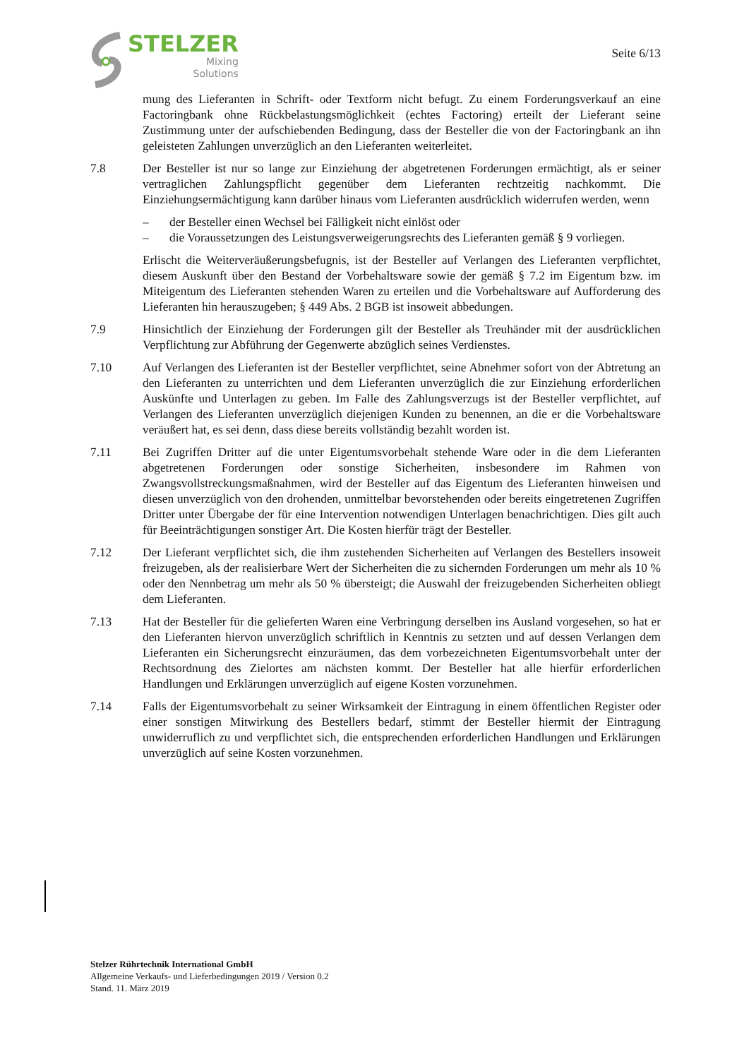STELZER
Mixing
Solutions
Seite 6/13
mung des Lieferanten in Schrift- oder Textform nicht befugt. Zu einem Forderungsverkauf an eine Factoringbank ohne Rückbelastungsmöglichkeit (echtes Factoring) erteilt der Lieferant seine Zustimmung unter der aufschiebenden Bedingung, dass der Besteller die von der Factoringbank an ihn geleisteten Zahlungen unverzüglich an den Lieferanten weiterleitet.
7.8 Der Besteller ist nur so lange zur Einziehung der abgetretenen Forderungen ermächtigt, als er seiner vertraglichen Zahlungspflicht gegenüber dem Lieferanten rechtzeitig nachkommt. Die Einziehungsermächtigung kann darüber hinaus vom Lieferanten ausdrücklich widerrufen werden, wenn
– der Besteller einen Wechsel bei Fälligkeit nicht einlöst oder
– die Voraussetzungen des Leistungsverweigerungsrechts des Lieferanten gemäß § 9 vorliegen.
Erlischt die Weiterveräußerungsbefugnis, ist der Besteller auf Verlangen des Lieferanten verpflichtet, diesem Auskunft über den Bestand der Vorbehaltsware sowie der gemäß § 7.2 im Eigentum bzw. im Miteigentum des Lieferanten stehenden Waren zu erteilen und die Vorbehaltsware auf Aufforderung des Lieferanten hin herauszugeben; § 449 Abs. 2 BGB ist insoweit abbedungen.
7.9 Hinsichtlich der Einziehung der Forderungen gilt der Besteller als Treuhänder mit der ausdrücklichen Verpflichtung zur Abführung der Gegenwerte abzüglich seines Verdienstes.
7.10 Auf Verlangen des Lieferanten ist der Besteller verpflichtet, seine Abnehmer sofort von der Abtretung an den Lieferanten zu unterrichten und dem Lieferanten unverzüglich die zur Einziehung erforderlichen Auskünfte und Unterlagen zu geben. Im Falle des Zahlungsverzugs ist der Besteller verpflichtet, auf Verlangen des Lieferanten unverzüglich diejenigen Kunden zu benennen, an die er die Vorbehaltsware veräußert hat, es sei denn, dass diese bereits vollständig bezahlt worden ist.
7.11 Bei Zugriffen Dritter auf die unter Eigentumsvorbehalt stehende Ware oder in die dem Lieferanten abgetretenen Forderungen oder sonstige Sicherheiten, insbesondere im Rahmen von Zwangsvollstreckungsmaßnahmen, wird der Besteller auf das Eigentum des Lieferanten hinweisen und diesen unverzüglich von den drohenden, unmittelbar bevorstehenden oder bereits eingetretenen Zugriffen Dritter unter Übergabe der für eine Intervention notwendigen Unterlagen benachrichtigen. Dies gilt auch für Beeinträchtigungen sonstiger Art. Die Kosten hierfür trägt der Besteller.
7.12 Der Lieferant verpflichtet sich, die ihm zustehenden Sicherheiten auf Verlangen des Bestellers insoweit freizugeben, als der realisierbare Wert der Sicherheiten die zu sichernden Forderungen um mehr als 10 % oder den Nennbetrag um mehr als 50 % übersteigt; die Auswahl der freizugebenden Sicherheiten obliegt dem Lieferanten.
7.13 Hat der Besteller für die gelieferten Waren eine Verbringung derselben ins Ausland vorgesehen, so hat er den Lieferanten hiervon unverzüglich schriftlich in Kenntnis zu setzten und auf dessen Verlangen dem Lieferanten ein Sicherungsrecht einzuräumen, das dem vorbezeichneten Eigentumsvorbehalt unter der Rechtsordnung des Zielortes am nächsten kommt. Der Besteller hat alle hierfür erforderlichen Handlungen und Erklärungen unverzüglich auf eigene Kosten vorzunehmen.
7.14 Falls der Eigentumsvorbehalt zu seiner Wirksamkeit der Eintragung in einem öffentlichen Register oder einer sonstigen Mitwirkung des Bestellers bedarf, stimmt der Besteller hiermit der Eintragung unwiderruflich zu und verpflichtet sich, die entsprechenden erforderlichen Handlungen und Erklärungen unverzüglich auf seine Kosten vorzunehmen.
Stelzer Rührtechnik International GmbH
Allgemeine Verkaufs- und Lieferbedingungen 2019 / Version 0.2
Stand. 11. März 2019